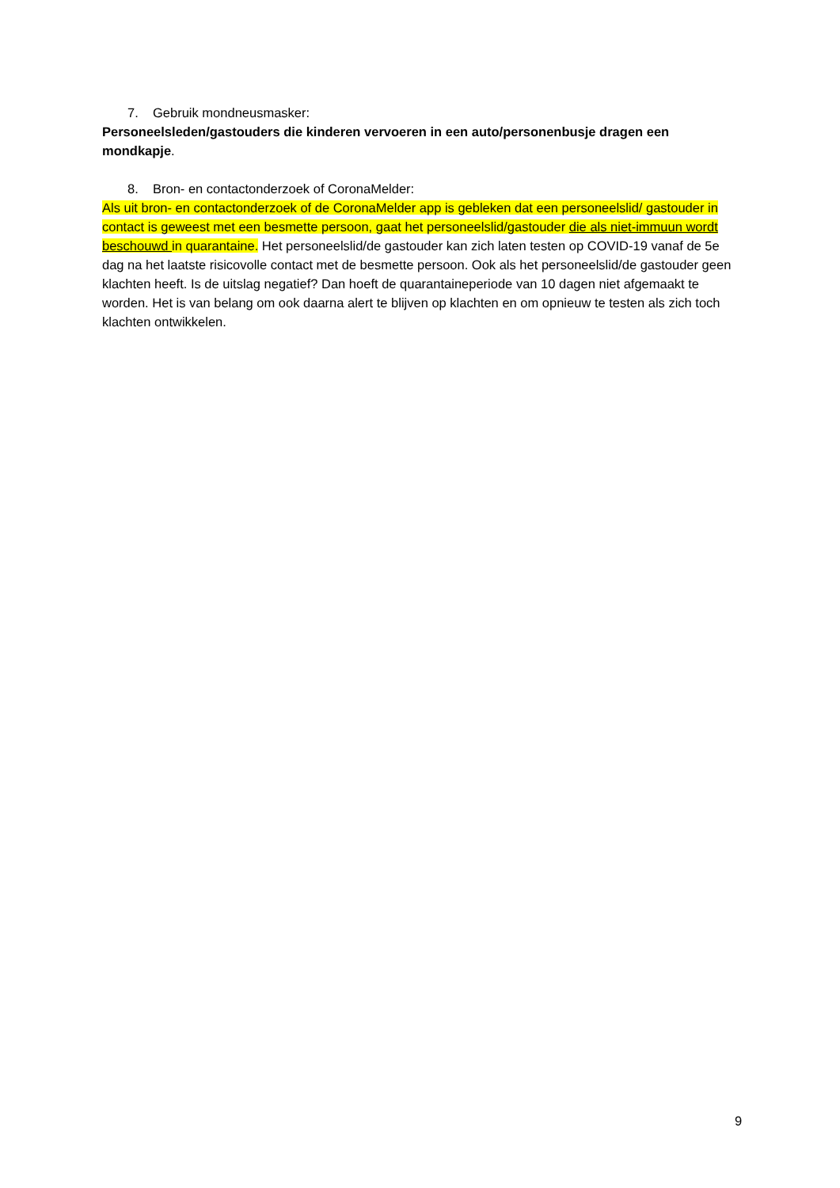7. Gebruik mondneusmasker:
Personeelsleden/gastouders die kinderen vervoeren in een auto/personenbusje dragen een mondkapje.
8. Bron- en contactonderzoek of CoronaMelder:
Als uit bron- en contactonderzoek of de CoronaMelder app is gebleken dat een personeelslid/ gastouder in contact is geweest met een besmette persoon, gaat het personeelslid/gastouder die als niet-immuun wordt beschouwd in quarantaine. Het personeelslid/de gastouder kan zich laten testen op COVID-19 vanaf de 5e dag na het laatste risicovolle contact met de besmette persoon. Ook als het personeelslid/de gastouder geen klachten heeft. Is de uitslag negatief? Dan hoeft de quarantaineperiode van 10 dagen niet afgemaakt te worden. Het is van belang om ook daarna alert te blijven op klachten en om opnieuw te testen als zich toch klachten ontwikkelen.
9